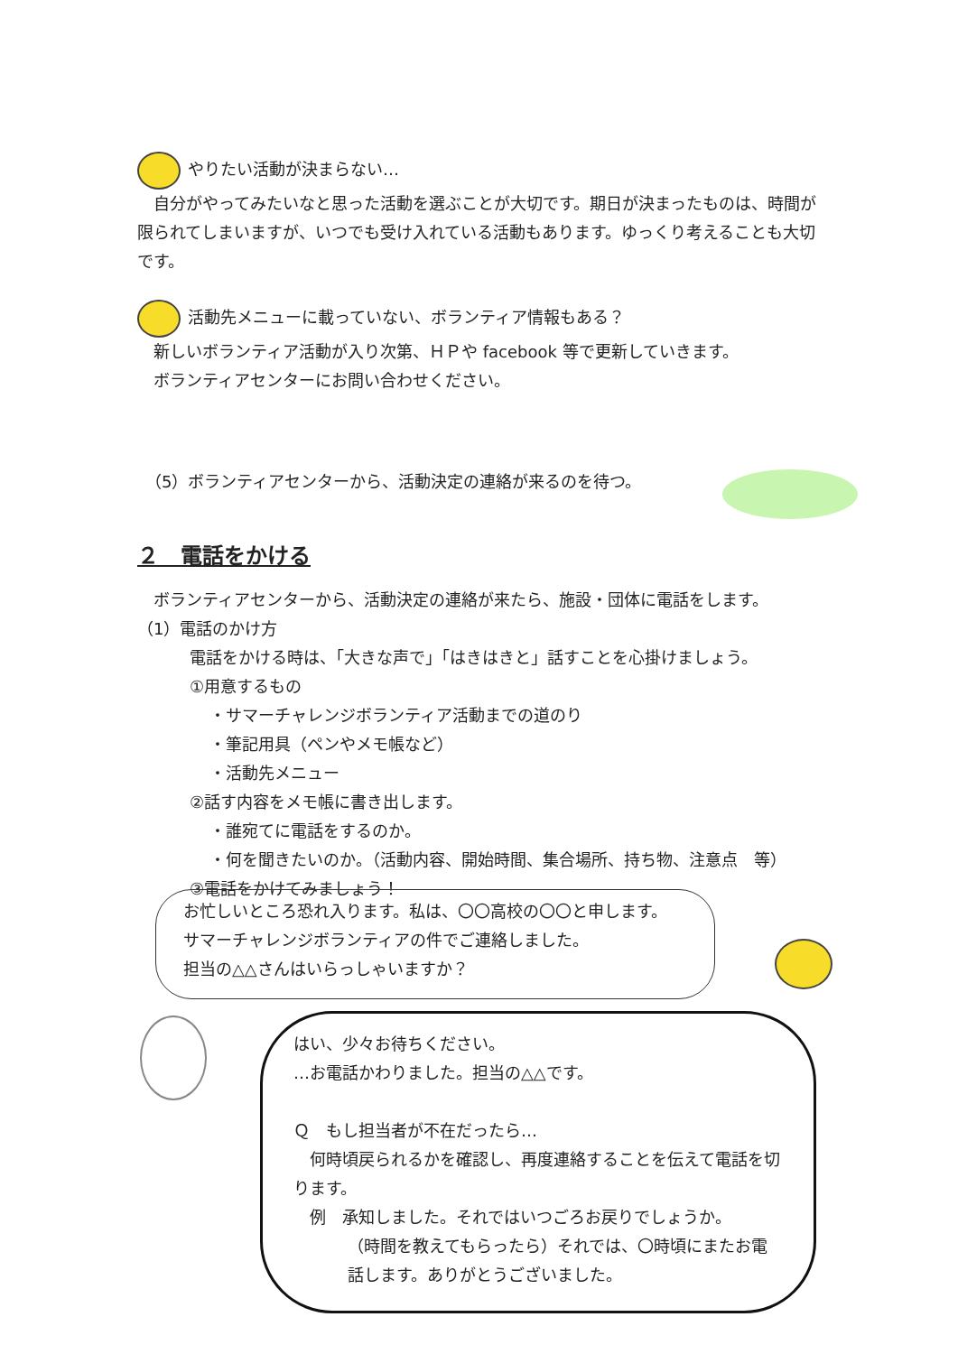やりたい活動が決まらない…
　自分がやってみたいなと思った活動を選ぶことが大切です。期日が決まったものは、時間が限られてしまいますが、いつでも受け入れている活動もあります。ゆっくり考えることも大切です。
活動先メニューに載っていない、ボランティア情報もある？
　新しいボランティア活動が入り次第、ＨＰや facebook 等で更新していきます。
　ボランティアセンターにお問い合わせください。
　（5）ボランティアセンターから、活動決定の連絡が来るのを待つ。
２　電話をかける
　ボランティアセンターから、活動決定の連絡が来たら、施設・団体に電話をします。
（1）電話のかけ方
電話をかける時は、「大きな声で」「はきはきと」話すことを心掛けましょう。
①用意するもの
・サマーチャレンジボランティア活動までの道のり
・筆記用具（ペンやメモ帳など）
・活動先メニュー
②話す内容をメモ帳に書き出します。
・誰宛てに電話をするのか。
・何を聞きたいのか。（活動内容、開始時間、集合場所、持ち物、注意点　等）
③電話をかけてみましょう！
お忙しいところ恐れ入ります。私は、〇〇高校の〇〇と申します。
サマーチャレンジボランティアの件でご連絡しました。
担当の△△さんはいらっしゃいますか？
はい、少々お待ちください。
…お電話かわりました。担当の△△です。
Ｑ　もし担当者が不在だったら…
　何時頃戻られるかを確認し、再度連絡することを伝えて電話を切ります。
　例　承知しました。それではいつごろお戻りでしょうか。
（時間を教えてもらったら）それでは、〇時頃にまたお電話します。ありがとうございました。